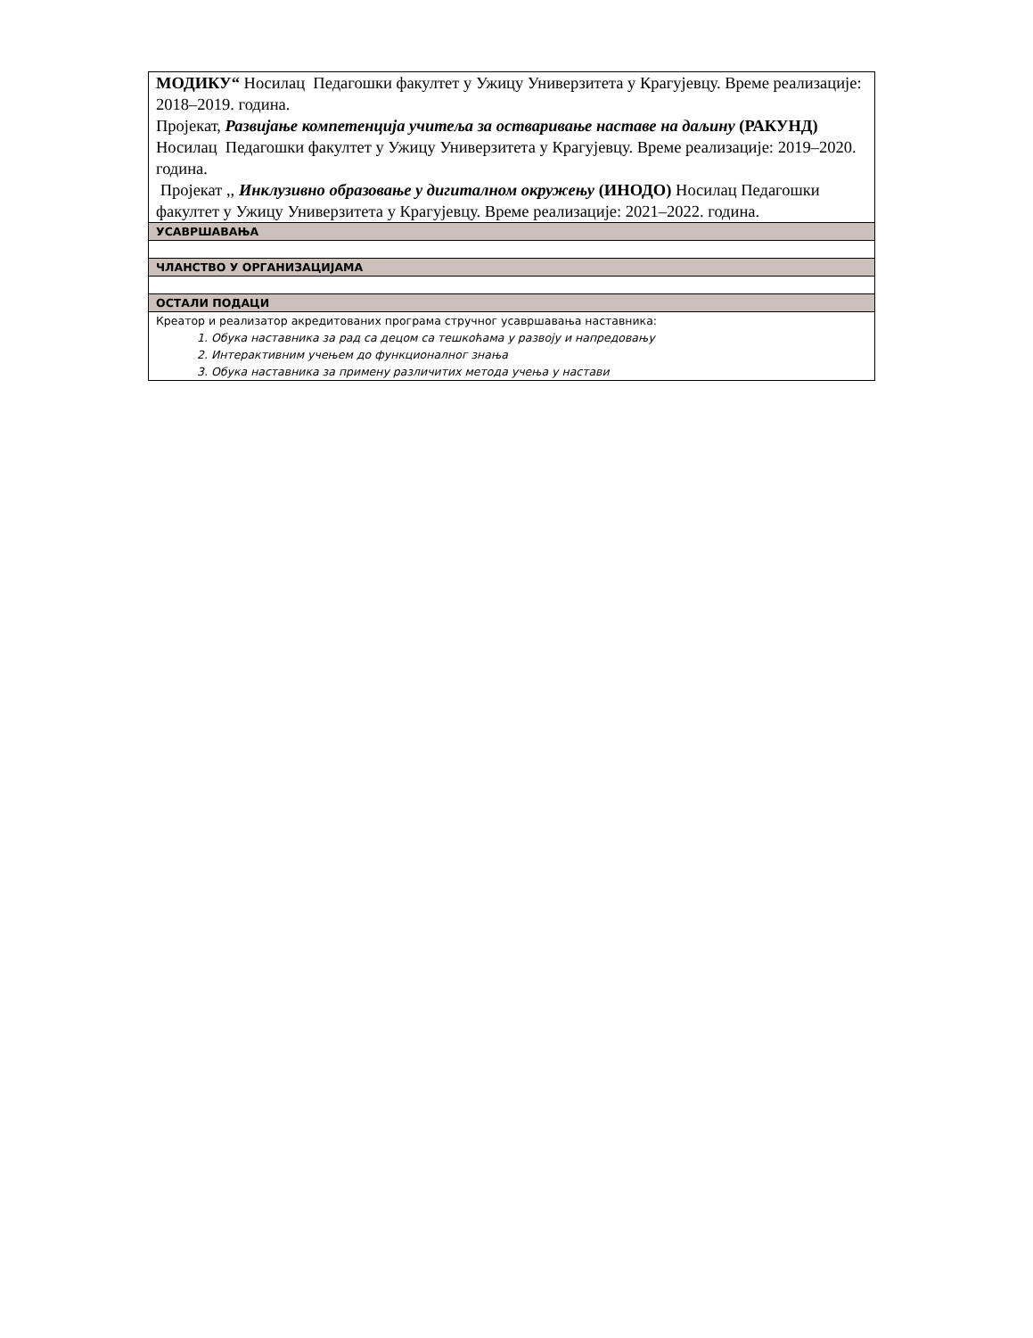| МОДИКУ“ Носилац Педагошки факултет у Ужицу Универзитета у Крагујевцу. Време реализације: 2018–2019. година. Пројекат, Развијање компетенција учитеља за остваривање наставе на даљину (РАКУНД) Носилац Педагошки факултет у Ужицу Универзитета у Крагујевцу. Време реализације: 2019–2020. година. Пројекат ,, Инклузивно образовање у дигиталном окружењу (ИНОДО) Носилац Педагошки факултет у Ужицу Универзитета у Крагујевцу. Време реализације: 2021–2022. година. |
| УСАВРШАВАЊА |
| ЧЛАНСТВО У ОРГАНИЗАЦИЈАМА |
| ОСТАЛИ ПОДАЦИ |
| Креатор и реализатор акредитованих програма стручног усавршавања наставника: 1. Обука наставника за рад са децом са тешкоћама у развоју и напредовању 2. Интерактивним учењем до функционалног знања 3. Обука наставника за примену различитих метода учења у настави |